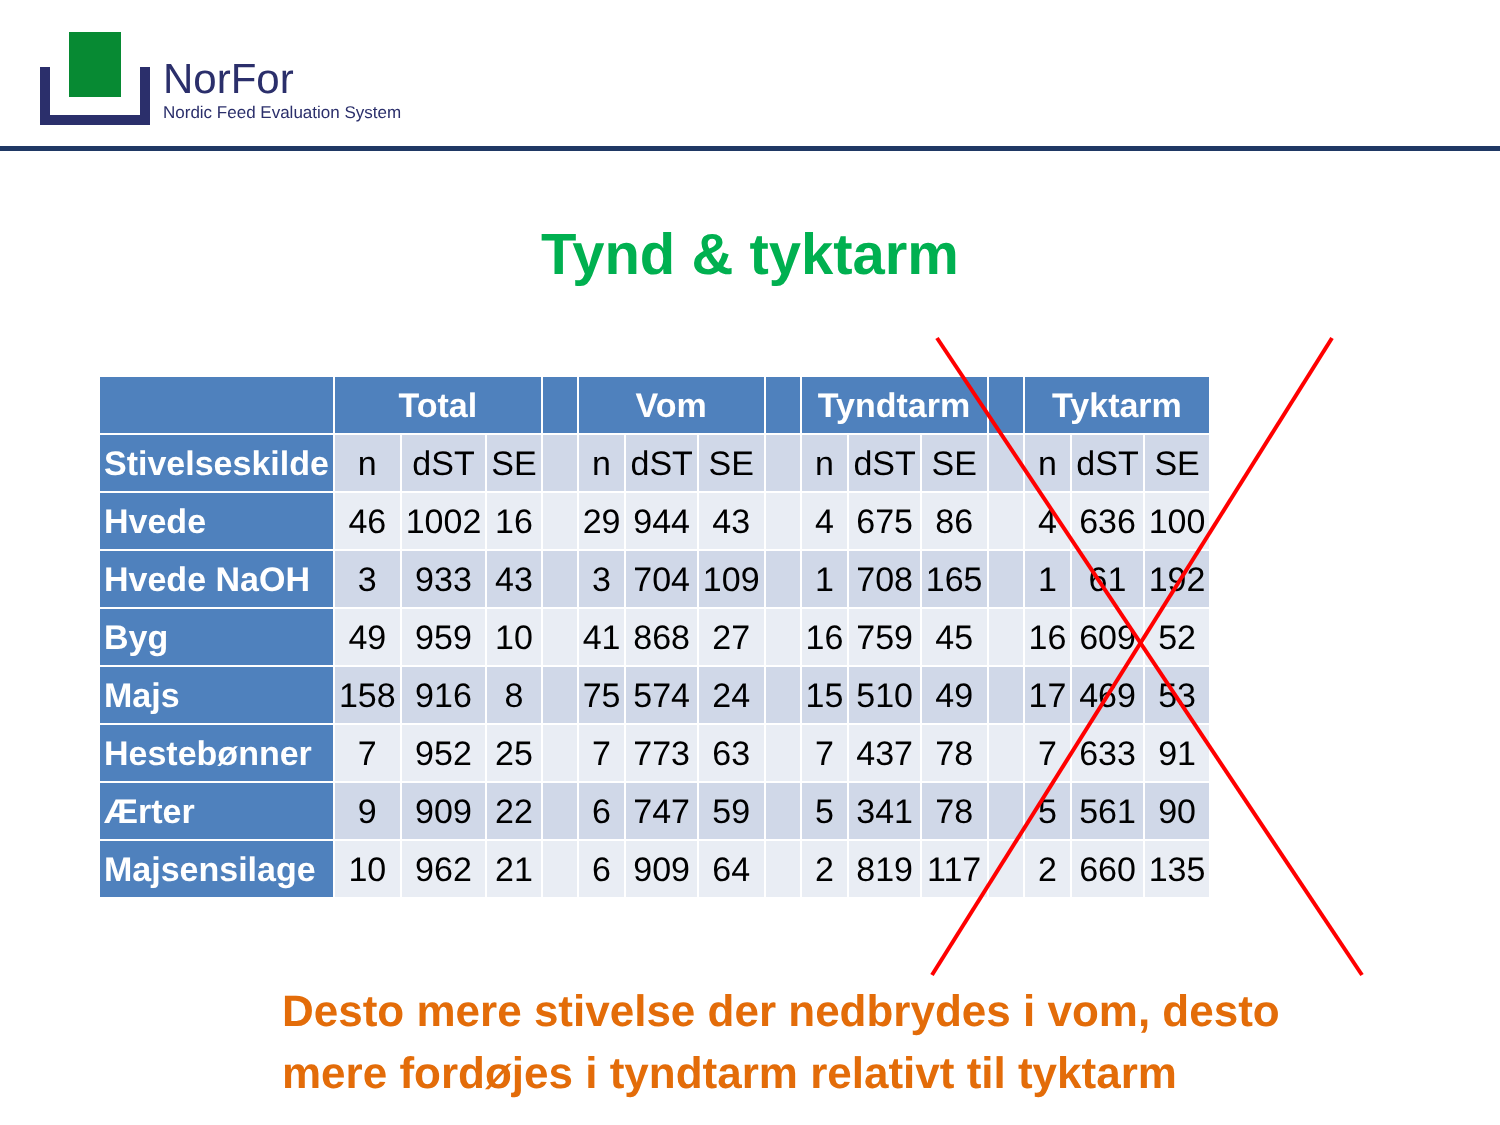NorFor
Nordic Feed Evaluation System
Tynd & tyktarm
| | Total | | | | Vom | | | | Tyndtarm | | | | Tyktarm | | |
| --- | --- | --- | --- | --- | --- | --- | --- | --- | --- | --- | --- | --- | --- | --- | --- |
| Stivelseskilde | n | dST | SE | | n | dST | SE | | n | dST | SE | | n | dST | SE |
| Hvede | 46 | 1002 | 16 | | 29 | 944 | 43 | | 4 | 675 | 86 | | 4 | 636 | 100 |
| Hvede NaOH | 3 | 933 | 43 | | 3 | 704 | 109 | | 1 | 708 | 165 | | 1 | 61 | 192 |
| Byg | 49 | 959 | 10 | | 41 | 868 | 27 | | 16 | 759 | 45 | | 16 | 609 | 52 |
| Majs | 158 | 916 | 8 | | 75 | 574 | 24 | | 15 | 510 | 49 | | 17 | 469 | 53 |
| Hestebønner | 7 | 952 | 25 | | 7 | 773 | 63 | | 7 | 437 | 78 | | 7 | 633 | 91 |
| Ærter | 9 | 909 | 22 | | 6 | 747 | 59 | | 5 | 341 | 78 | | 5 | 561 | 90 |
| Majsensilage | 10 | 962 | 21 | | 6 | 909 | 64 | | 2 | 819 | 117 | | 2 | 660 | 135 |
Desto mere stivelse der nedbrydes i vom, desto
mere fordøjes i tyndtarm relativt til tyktarm